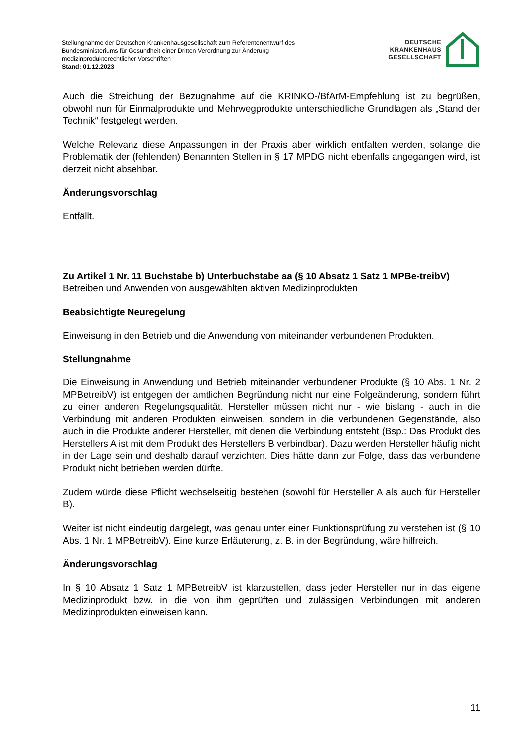Stellungnahme der Deutschen Krankenhausgesellschaft zum Referentenentwurf des
Bundesministeriums für Gesundheit einer Dritten Verordnung zur Änderung
medizinprodukterechtlicher Vorschriften
Stand: 01.12.2023
DEUTSCHE
KRANKENHAUS
GESELLSCHAFT
Auch die Streichung der Bezugnahme auf die KRINKO-/BfArM-Empfehlung ist zu begrüßen, obwohl nun für Einmalprodukte und Mehrwegprodukte unterschiedliche Grundlagen als „Stand der Technik“ festgelegt werden.
Welche Relevanz diese Anpassungen in der Praxis aber wirklich entfalten werden, solange die Problematik der (fehlenden) Benannten Stellen in § 17 MPDG nicht ebenfalls angegangen wird, ist derzeit nicht absehbar.
Änderungsvorschlag
Entfällt.
Zu Artikel 1 Nr. 11 Buchstabe b) Unterbuchstabe aa (§ 10 Absatz 1 Satz 1 MPBe-treibV)
Betreiben und Anwenden von ausgewählten aktiven Medizinprodukten
Beabsichtigte Neuregelung
Einweisung in den Betrieb und die Anwendung von miteinander verbundenen Produkten.
Stellungnahme
Die Einweisung in Anwendung und Betrieb miteinander verbundener Produkte (§ 10 Abs. 1 Nr. 2 MPBetreibV) ist entgegen der amtlichen Begründung nicht nur eine Folgeänderung, sondern führt zu einer anderen Regelungsqualität. Hersteller müssen nicht nur - wie bislang - auch in die Verbindung mit anderen Produkten einweisen, sondern in die verbundenen Gegenstände, also auch in die Produkte anderer Hersteller, mit denen die Verbindung entsteht (Bsp.: Das Produkt des Herstellers A ist mit dem Produkt des Herstellers B verbindbar). Dazu werden Hersteller häufig nicht in der Lage sein und deshalb darauf verzichten. Dies hätte dann zur Folge, dass das verbundene Produkt nicht betrieben werden dürfte.
Zudem würde diese Pflicht wechselseitig bestehen (sowohl für Hersteller A als auch für Hersteller B).
Weiter ist nicht eindeutig dargelegt, was genau unter einer Funktionsprüfung zu verstehen ist (§ 10 Abs. 1 Nr. 1 MPBetreibV). Eine kurze Erläuterung, z. B. in der Begründung, wäre hilfreich.
Änderungsvorschlag
In § 10 Absatz 1 Satz 1 MPBetreibV ist klarzustellen, dass jeder Hersteller nur in das eigene Medizinprodukt bzw. in die von ihm geprüften und zulässigen Verbindungen mit anderen Medizinprodukten einweisen kann.
11